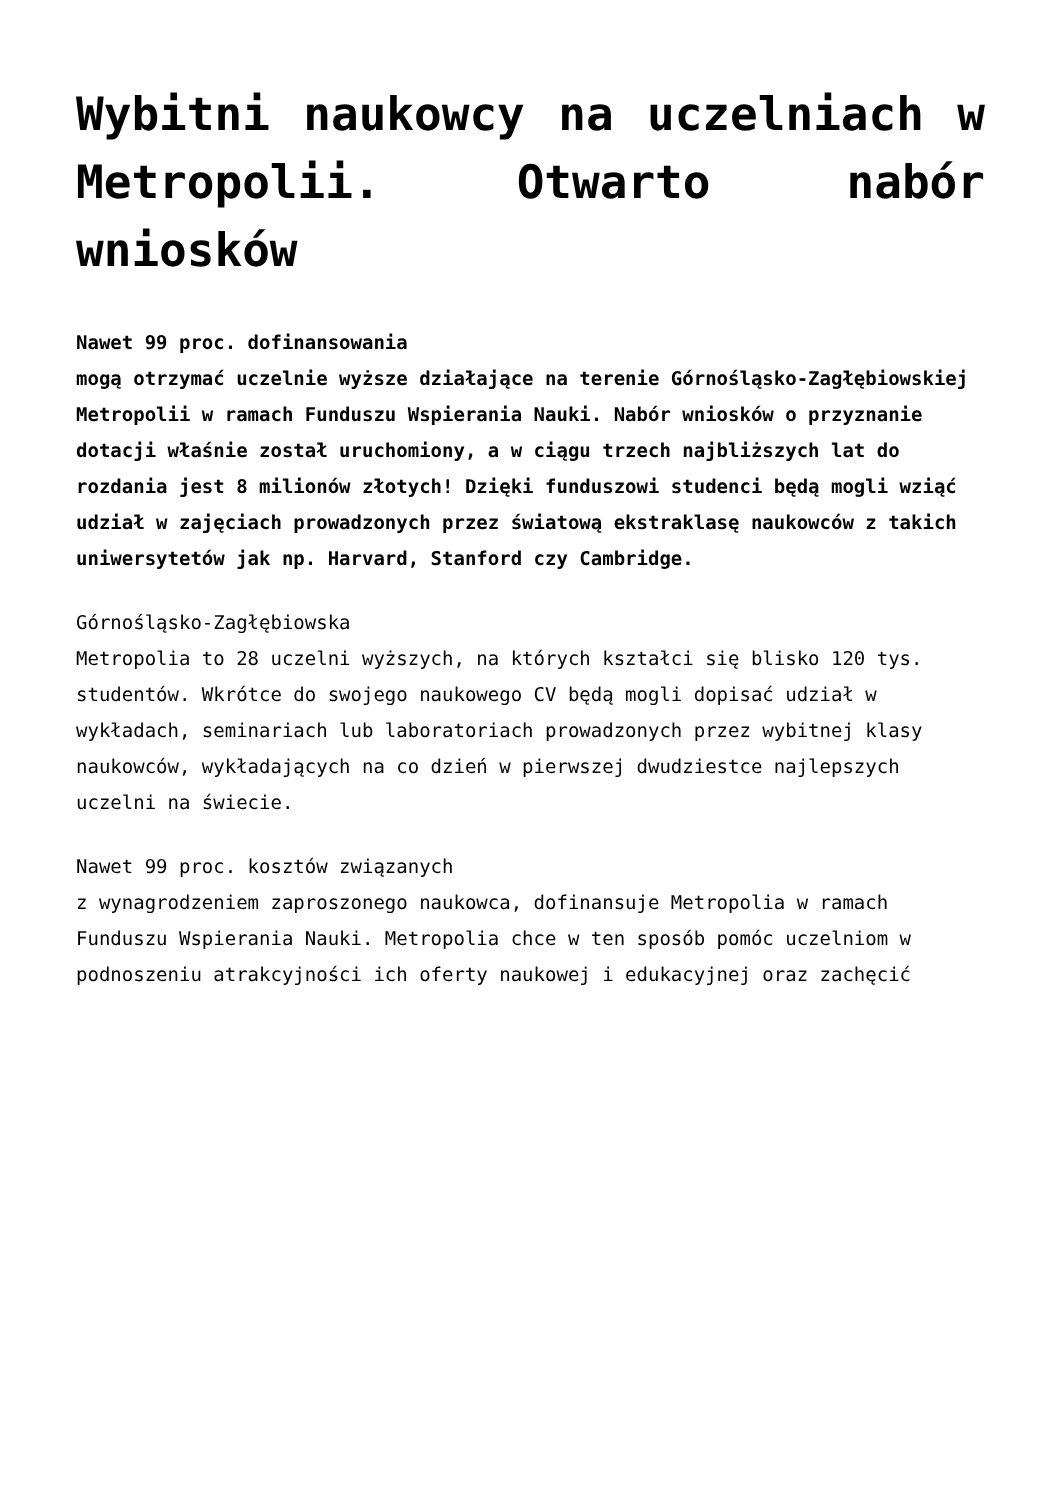Wybitni naukowcy na uczelniach w Metropolii. Otwarto nabór wniosków
Nawet 99 proc. dofinansowania
mogą otrzymać uczelnie wyższe działające na terenie Górnośląsko-Zagłębiowskiej
Metropolii w ramach Funduszu Wspierania Nauki. Nabór wniosków o przyznanie
dotacji właśnie został uruchomiony, a w ciągu trzech najbliższych lat do
rozdania jest 8 milionów złotych! Dzięki funduszowi studenci będą mogli wziąć
udział w zajęciach prowadzonych przez światową ekstraklasę naukowców z takich
uniwersytetów jak np. Harvard, Stanford czy Cambridge.
Górnośląsko-Zagłębiowska
Metropolia to 28 uczelni wyższych, na których kształci się blisko 120 tys.
studentów. Wkrótce do swojego naukowego CV będą mogli dopisać udział w
wykładach, seminariach lub laboratoriach prowadzonych przez wybitnej klasy
naukowców, wykładających na co dzień w pierwszej dwudziestce najlepszych
uczelni na świecie.
Nawet 99 proc. kosztów związanych
z wynagrodzeniem zaproszonego naukowca, dofinansuje Metropolia w ramach
Funduszu Wspierania Nauki. Metropolia chce w ten sposób pomóc uczelniom w
podnoszeniu atrakcyjności ich oferty naukowej i edukacyjnej oraz zachęcić